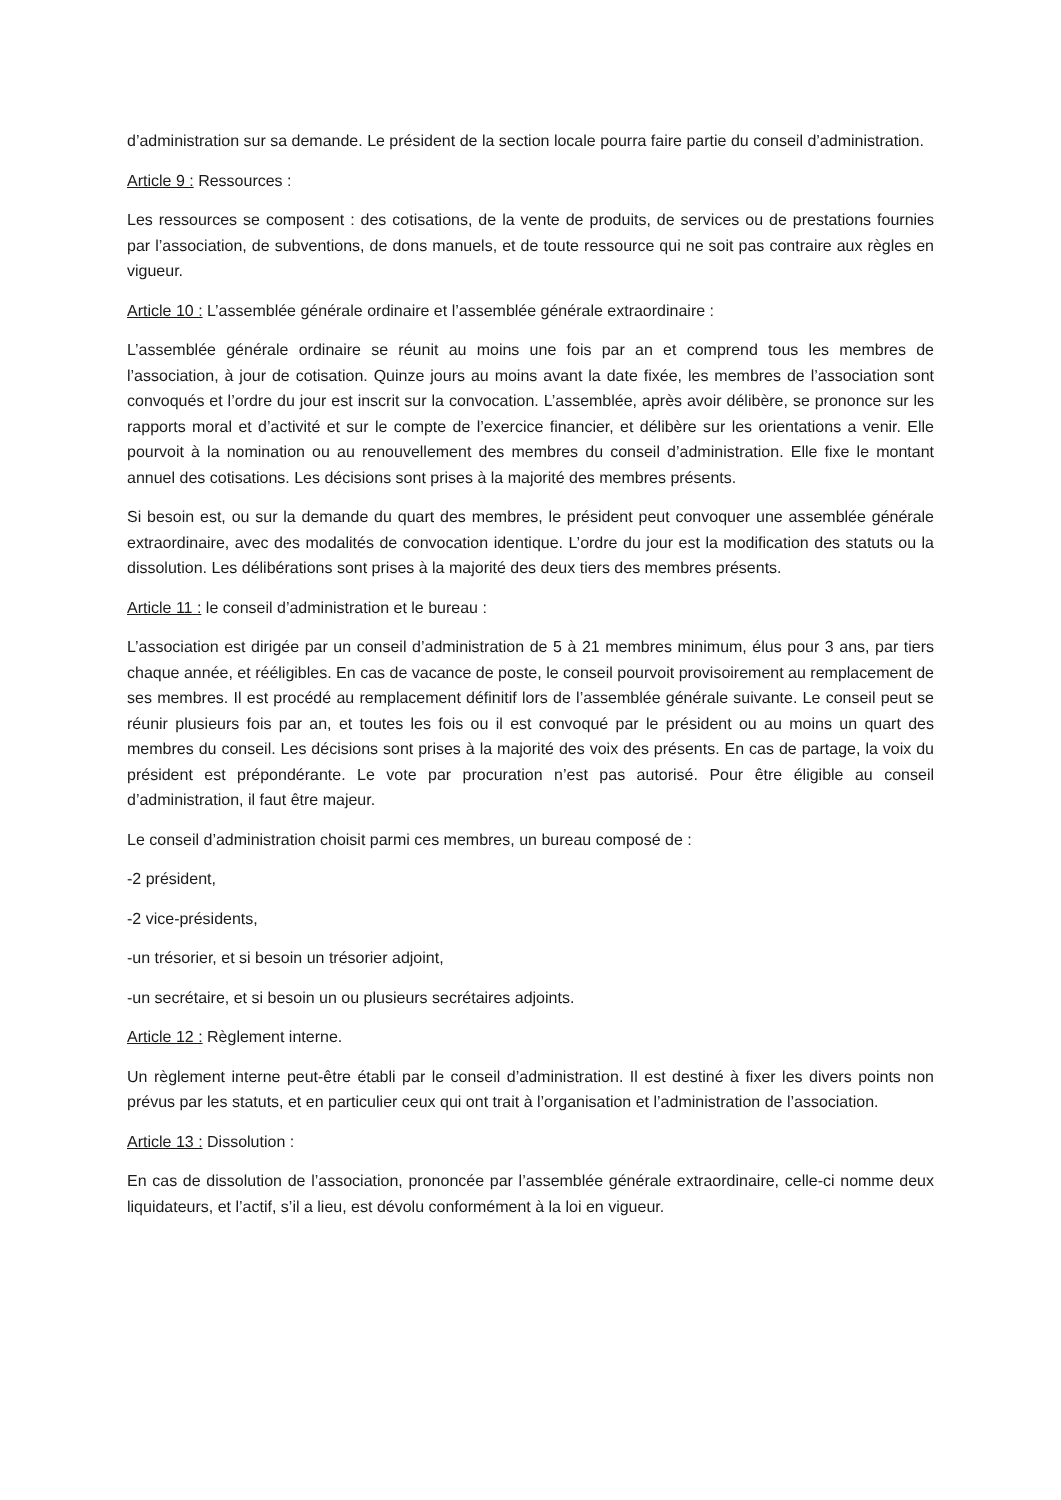d’administration sur sa demande. Le président de la section locale pourra faire partie du conseil d’administration.
Article 9 : Ressources :
Les ressources se composent : des cotisations, de la vente de produits, de services ou de prestations fournies par l’association, de subventions, de dons manuels, et de toute ressource qui ne soit pas contraire aux règles en vigueur.
Article 10 : L’assemblée générale ordinaire et l’assemblée générale extraordinaire :
L’assemblée générale ordinaire se réunit au moins une fois par an et comprend tous les membres de l’association, à jour de cotisation. Quinze jours au moins avant la date fixée, les membres de l’association sont convoqués et l’ordre du jour est inscrit sur la convocation. L’assemblée, après avoir délibère, se prononce sur les rapports moral et d’activité et sur le compte de l’exercice financier, et délibère sur les orientations a venir. Elle pourvoit à la nomination ou au renouvellement des membres du conseil d’administration. Elle fixe le montant annuel des cotisations. Les décisions sont prises à la majorité des membres présents.
Si besoin est, ou sur la demande du quart des membres, le président peut convoquer une assemblée générale extraordinaire, avec des modalités de convocation identique. L’ordre du jour est la modification des statuts ou la dissolution. Les délibérations sont prises à la majorité des deux tiers des membres présents.
Article 11 : le conseil d’administration et le bureau :
L’association est dirigée par un conseil d’administration de 5 à 21 membres minimum, élus pour 3 ans, par tiers chaque année, et rééligibles. En cas de vacance de poste, le conseil pourvoit provisoirement au remplacement de ses membres. Il est procédé au remplacement définitif lors de l’assemblée générale suivante. Le conseil peut se réunir plusieurs fois par an, et toutes les fois ou il est convoqué par le président ou au moins un quart des membres du conseil. Les décisions sont prises à la majorité des voix des présents. En cas de partage, la voix du président est prépondérante. Le vote par procuration n’est pas autorisé. Pour être éligible au conseil d’administration, il faut être majeur.
Le conseil d’administration choisit parmi ces membres, un bureau composé de :
-2 président,
-2 vice-présidents,
-un trésorier, et si besoin un trésorier adjoint,
-un secrétaire, et si besoin un ou plusieurs secrétaires adjoints.
Article 12 : Règlement interne.
Un règlement interne peut-être établi par le conseil d’administration. Il est destiné à fixer les divers points non prévus par les statuts, et en particulier ceux qui ont trait à l’organisation et l’administration de l’association.
Article 13 : Dissolution :
En cas de dissolution de l’association, prononcée par l’assemblée générale extraordinaire, celle-ci nomme deux liquidateurs, et l’actif, s’il a lieu, est dévolu conformément à la loi en vigueur.